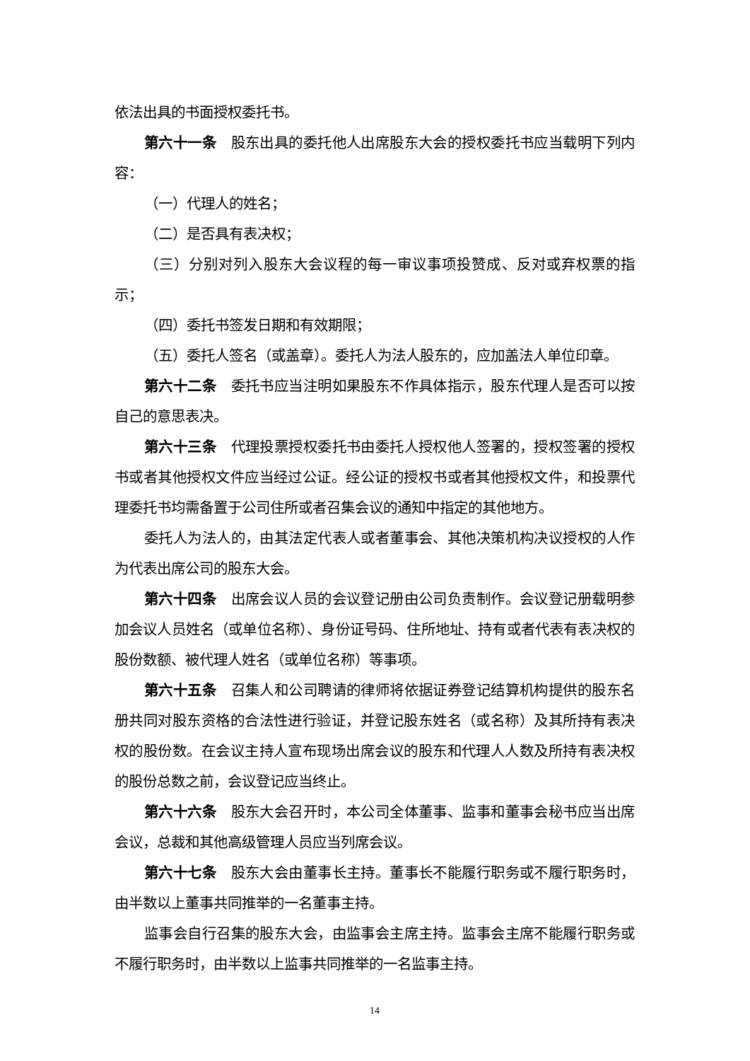依法出具的书面授权委托书。
第六十一条　股东出具的委托他人出席股东大会的授权委托书应当载明下列内容：
（一）代理人的姓名；
（二）是否具有表决权；
（三）分别对列入股东大会议程的每一审议事项投赞成、反对或弃权票的指示；
（四）委托书签发日期和有效期限；
（五）委托人签名（或盖章）。委托人为法人股东的，应加盖法人单位印章。
第六十二条　委托书应当注明如果股东不作具体指示，股东代理人是否可以按自己的意思表决。
第六十三条　代理投票授权委托书由委托人授权他人签署的，授权签署的授权书或者其他授权文件应当经过公证。经公证的授权书或者其他授权文件，和投票代理委托书均需备置于公司住所或者召集会议的通知中指定的其他地方。
委托人为法人的，由其法定代表人或者董事会、其他决策机构决议授权的人作为代表出席公司的股东大会。
第六十四条　出席会议人员的会议登记册由公司负责制作。会议登记册载明参加会议人员姓名（或单位名称）、身份证号码、住所地址、持有或者代表有表决权的股份数额、被代理人姓名（或单位名称）等事项。
第六十五条　召集人和公司聘请的律师将依据证券登记结算机构提供的股东名册共同对股东资格的合法性进行验证，并登记股东姓名（或名称）及其所持有表决权的股份数。在会议主持人宣布现场出席会议的股东和代理人人数及所持有表决权的股份总数之前，会议登记应当终止。
第六十六条　股东大会召开时，本公司全体董事、监事和董事会秘书应当出席会议，总裁和其他高级管理人员应当列席会议。
第六十七条　股东大会由董事长主持。董事长不能履行职务或不履行职务时，由半数以上董事共同推举的一名董事主持。
监事会自行召集的股东大会，由监事会主席主持。监事会主席不能履行职务或不履行职务时，由半数以上监事共同推举的一名监事主持。
14